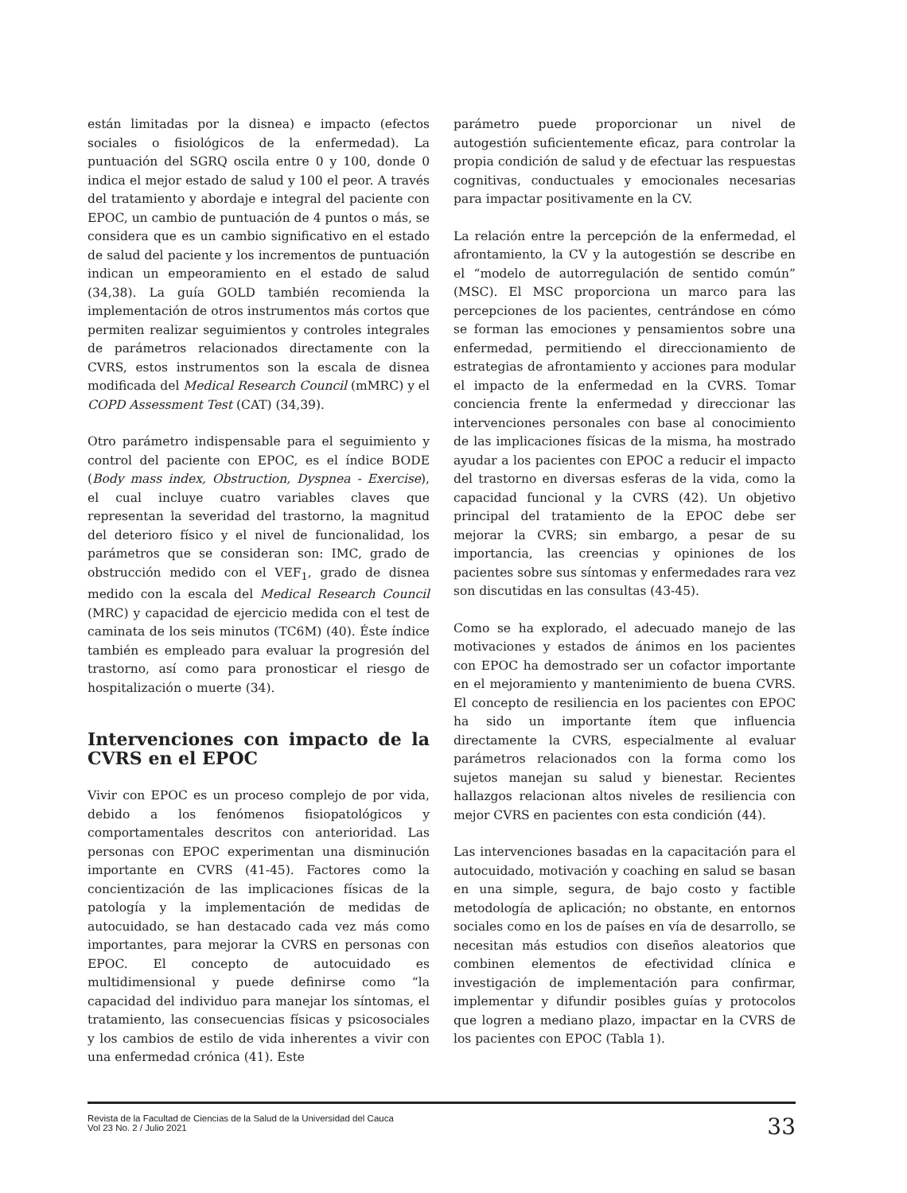están limitadas por la disnea) e impacto (efectos sociales o fisiológicos de la enfermedad). La puntuación del SGRQ oscila entre 0 y 100, donde 0 indica el mejor estado de salud y 100 el peor. A través del tratamiento y abordaje e integral del paciente con EPOC, un cambio de puntuación de 4 puntos o más, se considera que es un cambio significativo en el estado de salud del paciente y los incrementos de puntuación indican un empeoramiento en el estado de salud (34,38). La guía GOLD también recomienda la implementación de otros instrumentos más cortos que permiten realizar seguimientos y controles integrales de parámetros relacionados directamente con la CVRS, estos instrumentos son la escala de disnea modificada del Medical Research Council (mMRC) y el COPD Assessment Test (CAT) (34,39).
Otro parámetro indispensable para el seguimiento y control del paciente con EPOC, es el índice BODE (Body mass index, Obstruction, Dyspnea - Exercise), el cual incluye cuatro variables claves que representan la severidad del trastorno, la magnitud del deterioro físico y el nivel de funcionalidad, los parámetros que se consideran son: IMC, grado de obstrucción medido con el VEF<sub>1</sub>, grado de disnea medido con la escala del Medical Research Council (MRC) y capacidad de ejercicio medida con el test de caminata de los seis minutos (TC6M) (40). Éste índice también es empleado para evaluar la progresión del trastorno, así como para pronosticar el riesgo de hospitalización o muerte (34).
Intervenciones con impacto de la CVRS en el EPOC
Vivir con EPOC es un proceso complejo de por vida, debido a los fenómenos fisiopatológicos y comportamentales descritos con anterioridad. Las personas con EPOC experimentan una disminución importante en CVRS (41-45). Factores como la concientización de las implicaciones físicas de la patología y la implementación de medidas de autocuidado, se han destacado cada vez más como importantes, para mejorar la CVRS en personas con EPOC. El concepto de autocuidado es multidimensional y puede definirse como “la capacidad del individuo para manejar los síntomas, el tratamiento, las consecuencias físicas y psicosociales y los cambios de estilo de vida inherentes a vivir con una enfermedad crónica (41). Este
parámetro puede proporcionar un nivel de autogestión suficientemente eficaz, para controlar la propia condición de salud y de efectuar las respuestas cognitivas, conductuales y emocionales necesarias para impactar positivamente en la CV.
La relación entre la percepción de la enfermedad, el afrontamiento, la CV y la autogestión se describe en el “modelo de autorregulación de sentido común” (MSC). El MSC proporciona un marco para las percepciones de los pacientes, centrándose en cómo se forman las emociones y pensamientos sobre una enfermedad, permitiendo el direccionamiento de estrategias de afrontamiento y acciones para modular el impacto de la enfermedad en la CVRS. Tomar conciencia frente la enfermedad y direccionar las intervenciones personales con base al conocimiento de las implicaciones físicas de la misma, ha mostrado ayudar a los pacientes con EPOC a reducir el impacto del trastorno en diversas esferas de la vida, como la capacidad funcional y la CVRS (42). Un objetivo principal del tratamiento de la EPOC debe ser mejorar la CVRS; sin embargo, a pesar de su importancia, las creencias y opiniones de los pacientes sobre sus síntomas y enfermedades rara vez son discutidas en las consultas (43-45).
Como se ha explorado, el adecuado manejo de las motivaciones y estados de ánimos en los pacientes con EPOC ha demostrado ser un cofactor importante en el mejoramiento y mantenimiento de buena CVRS. El concepto de resiliencia en los pacientes con EPOC ha sido un importante ítem que influencia directamente la CVRS, especialmente al evaluar parámetros relacionados con la forma como los sujetos manejan su salud y bienestar. Recientes hallazgos relacionan altos niveles de resiliencia con mejor CVRS en pacientes con esta condición (44).
Las intervenciones basadas en la capacitación para el autocuidado, motivación y coaching en salud se basan en una simple, segura, de bajo costo y factible metodología de aplicación; no obstante, en entornos sociales como en los de países en vía de desarrollo, se necesitan más estudios con diseños aleatorios que combinen elementos de efectividad clínica e investigación de implementación para confirmar, implementar y difundir posibles guías y protocolos que logren a mediano plazo, impactar en la CVRS de los pacientes con EPOC (Tabla 1).
Revista de la Facultad de Ciencias de la Salud de la Universidad del Cauca
Vol 23 No. 2 / Julio 2021
33